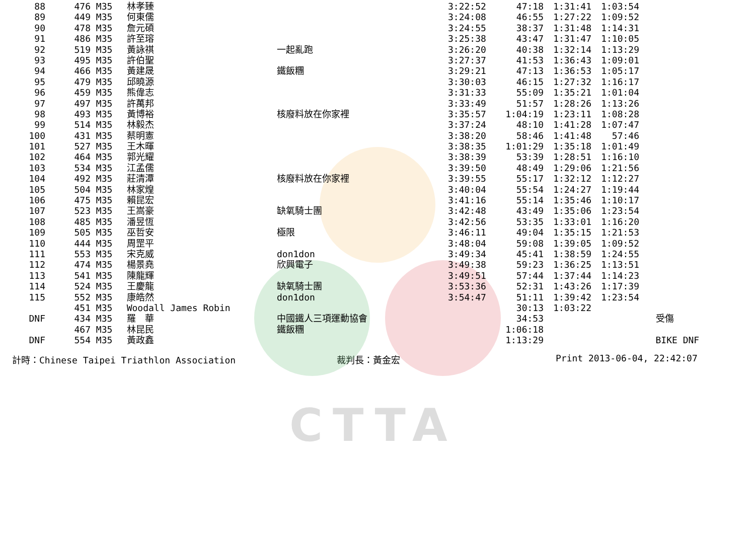CTTA
| 88 | | 476 | M35 | 林孝臻 | | 3:22:52 | 47:18 | 1:31:41 | 1:03:54 | |
| 89 | | 449 | M35 | 何東儒 | | 3:24:08 | 46:55 | 1:27:22 | 1:09:52 | |
| 90 | | 478 | M35 | 詹元碩 | | 3:24:55 | 38:37 | 1:31:48 | 1:14:31 | |
| 91 | | 486 | M35 | 許至瑢 | | 3:25:38 | 43:47 | 1:31:47 | 1:10:05 | |
| 92 | | 519 | M35 | 黃詠祺 | 一起亂跑 | 3:26:20 | 40:38 | 1:32:14 | 1:13:29 | |
| 93 | | 495 | M35 | 許伯聖 | | 3:27:37 | 41:53 | 1:36:43 | 1:09:01 | |
| 94 | | 466 | M35 | 黃建晟 | 鐵飯糰 | 3:29:21 | 47:13 | 1:36:53 | 1:05:17 | |
| 95 | | 479 | M35 | 邱曉源 | | 3:30:03 | 46:15 | 1:27:32 | 1:16:17 | |
| 96 | | 459 | M35 | 熊偉志 | | 3:31:33 | 55:09 | 1:35:21 | 1:01:04 | |
| 97 | | 497 | M35 | 許萬邦 | | 3:33:49 | 51:57 | 1:28:26 | 1:13:26 | |
| 98 | | 493 | M35 | 黃博裕 | 核廢料放在你家裡 | 3:35:57 | 1:04:19 | 1:23:11 | 1:08:28 | |
| 99 | | 514 | M35 | 林毅杰 | | 3:37:24 | 48:10 | 1:41:28 | 1:07:47 | |
| 100 | | 431 | M35 | 蔡明憲 | | 3:38:20 | 58:46 | 1:41:48 | 57:46 | |
| 101 | | 527 | M35 | 王木暉 | | 3:38:35 | 1:01:29 | 1:35:18 | 1:01:49 | |
| 102 | | 464 | M35 | 郭光耀 | | 3:38:39 | 53:39 | 1:28:51 | 1:16:10 | |
| 103 | | 534 | M35 | 江孟儒 | | 3:39:50 | 48:49 | 1:29:06 | 1:21:56 | |
| 104 | | 492 | M35 | 莊清潭 | 核廢料放在你家裡 | 3:39:55 | 55:17 | 1:32:12 | 1:12:27 | |
| 105 | | 504 | M35 | 林家煌 | | 3:40:04 | 55:54 | 1:24:27 | 1:19:44 | |
| 106 | | 475 | M35 | 賴昆宏 | | 3:41:16 | 55:14 | 1:35:46 | 1:10:17 | |
| 107 | | 523 | M35 | 王嵩豪 | 缺氧騎士團 | 3:42:48 | 43:49 | 1:35:06 | 1:23:54 | |
| 108 | | 485 | M35 | 潘昱恆 | | 3:42:56 | 53:35 | 1:33:01 | 1:16:20 | |
| 109 | | 505 | M35 | 巫哲安 | 極限 | 3:46:11 | 49:04 | 1:35:15 | 1:21:53 | |
| 110 | | 444 | M35 | 周罡平 | | 3:48:04 | 59:08 | 1:39:05 | 1:09:52 | |
| 111 | | 553 | M35 | 宋克威 | don1don | 3:49:34 | 45:41 | 1:38:59 | 1:24:55 | |
| 112 | | 474 | M35 | 楊景堯 | 欣興電子 | 3:49:38 | 59:23 | 1:36:25 | 1:13:51 | |
| 113 | | 541 | M35 | 陳龍輝 | | 3:49:51 | 57:44 | 1:37:44 | 1:14:23 | |
| 114 | | 524 | M35 | 王慶龍 | 缺氧騎士團 | 3:53:36 | 52:31 | 1:43:26 | 1:17:39 | |
| 115 | | 552 | M35 | 康皓然 | don1don | 3:54:47 | 51:11 | 1:39:42 | 1:23:54 | |
| | | 451 | M35 | Woodall James Robin | | | 30:13 | 1:03:22 | | |
| DNF | | 434 | M35 | 羅 華 | 中國鐵人三項運動協會 | | 34:53 | | | 受傷 |
| | | 467 | M35 | 林昆民 | 鐵飯糰 | | 1:06:18 | | | |
| DNF | | 554 | M35 | 黃政鑫 | | | 1:13:29 | | | BIKE DNF |
計時：Chinese Taipei Triathlon Association 裁判長：黃金宏 Print 2013-06-04, 22:42:07